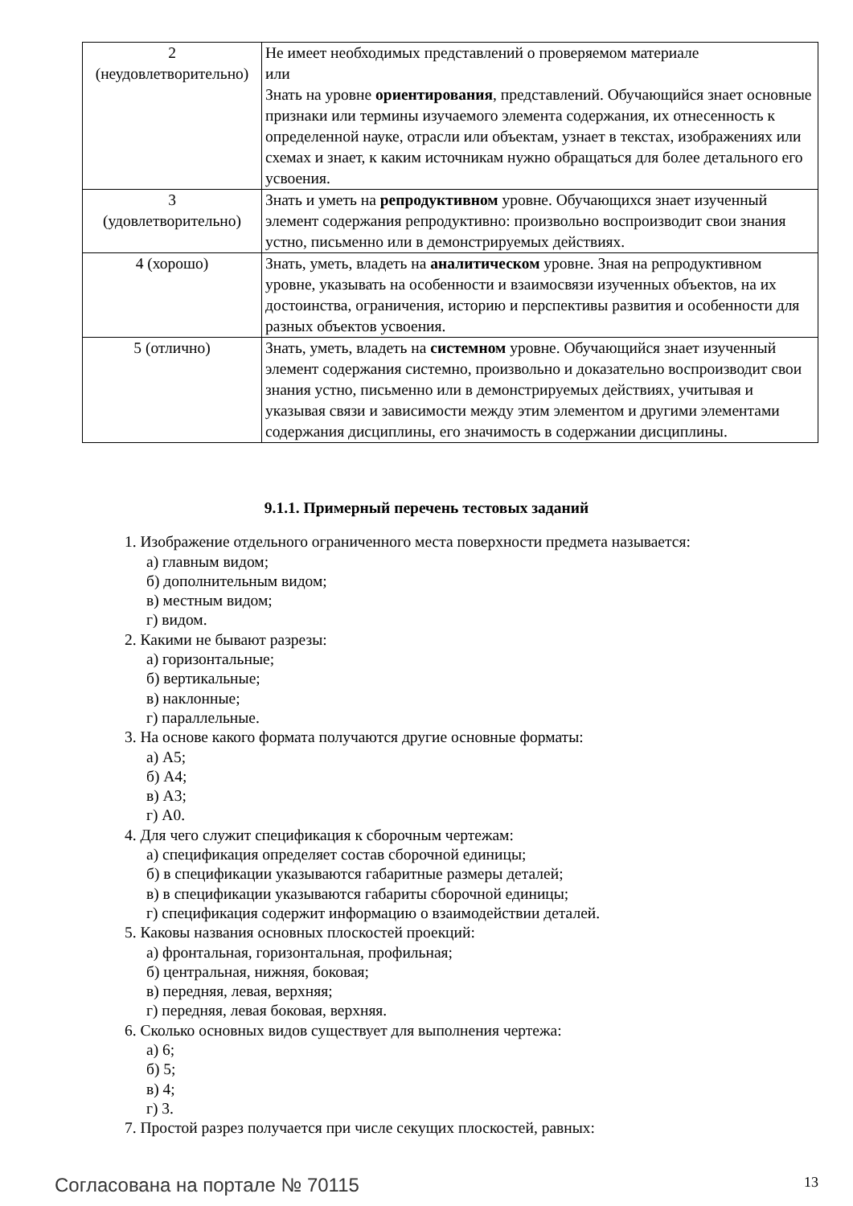| 2 (неудовлетворительно) | Не имеет необходимых представлений о проверяемом материале или Знать на уровне ориентирования , представлений. Обучающийся знает основные признаки или термины изучаемого элемента содержания, их отнесенность к определенной науке, отрасли или объектам, узнает в текстах, изображениях или схемах и знает, к каким источникам нужно обращаться для более детального его усвоения. |
| 3 (удовлетворительно) | Знать и уметь на репродуктивном уровне. Обучающихся знает изученный элемент содержания репродуктивно: произвольно воспроизводит свои знания устно, письменно или в демонстрируемых действиях. |
| 4 (хорошо) | Знать, уметь, владеть на аналитическом уровне. Зная на репродуктивном уровне, указывать на особенности и взаимосвязи изученных объектов, на их достоинства, ограничения, историю и перспективы развития и особенности для разных объектов усвоения. |
| 5 (отлично) | Знать, уметь, владеть на системном уровне. Обучающийся знает изученный элемент содержания системно, произвольно и доказательно воспроизводит свои знания устно, письменно или в демонстрируемых действиях, учитывая и указывая связи и зависимости между этим элементом и другими элементами содержания дисциплины, его значимость в содержании дисциплины. |
9.1.1. Примерный перечень тестовых заданий
1. Изображение отдельного ограниченного места поверхности предмета называется:
а) главным видом;
б) дополнительным видом;
в) местным видом;
г) видом.
2. Какими не бывают разрезы:
а) горизонтальные;
б) вертикальные;
в) наклонные;
г) параллельные.
3. На основе какого формата получаются другие основные форматы:
а) А5;
б) А4;
в) А3;
г) А0.
4. Для чего служит спецификация к сборочным чертежам:
а) спецификация определяет состав сборочной единицы;
б) в спецификации указываются габаритные размеры деталей;
в) в спецификации указываются габариты сборочной единицы;
г) спецификация содержит информацию о взаимодействии деталей.
5. Каковы названия основных плоскостей проекций:
а) фронтальная, горизонтальная, профильная;
б) центральная, нижняя, боковая;
в) передняя, левая, верхняя;
г) передняя, левая боковая, верхняя.
6. Сколько основных видов существует для выполнения чертежа:
а) 6;
б) 5;
в) 4;
г) 3.
7. Простой разрез получается при числе секущих плоскостей, равных:
Согласована на портале № 70115 13